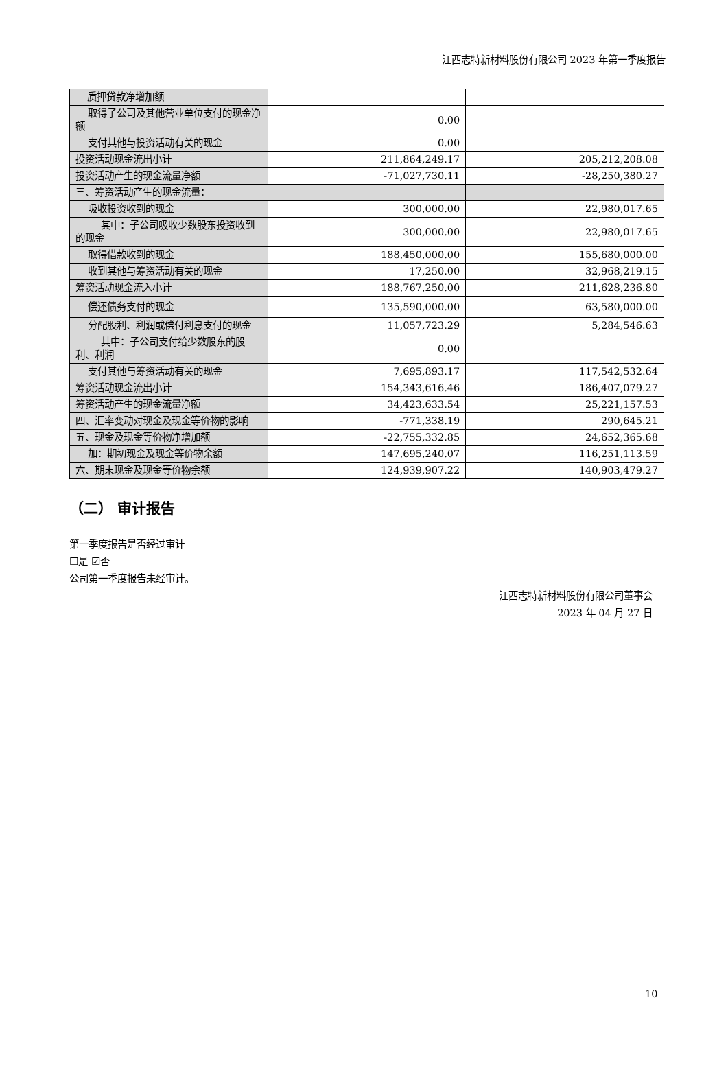江西志特新材料股份有限公司 2023 年第一季度报告
| 质押贷款净增加额 | | |
| 取得子公司及其他营业单位支付的现金净额 | 0.00 | |
| 支付其他与投资活动有关的现金 | 0.00 | |
| 投资活动现金流出小计 | 211,864,249.17 | 205,212,208.08 |
| 投资活动产生的现金流量净额 | -71,027,730.11 | -28,250,380.27 |
| 三、筹资活动产生的现金流量： | | |
| 吸收投资收到的现金 | 300,000.00 | 22,980,017.65 |
| 其中：子公司吸收少数股东投资收到的现金 | 300,000.00 | 22,980,017.65 |
| 取得借款收到的现金 | 188,450,000.00 | 155,680,000.00 |
| 收到其他与筹资活动有关的现金 | 17,250.00 | 32,968,219.15 |
| 筹资活动现金流入小计 | 188,767,250.00 | 211,628,236.80 |
| 偿还债务支付的现金 | 135,590,000.00 | 63,580,000.00 |
| 分配股利、利润或偿付利息支付的现金 | 11,057,723.29 | 5,284,546.63 |
| 其中：子公司支付给少数股东的股利、利润 | 0.00 | |
| 支付其他与筹资活动有关的现金 | 7,695,893.17 | 117,542,532.64 |
| 筹资活动现金流出小计 | 154,343,616.46 | 186,407,079.27 |
| 筹资活动产生的现金流量净额 | 34,423,633.54 | 25,221,157.53 |
| 四、汇率变动对现金及现金等价物的影响 | -771,338.19 | 290,645.21 |
| 五、现金及现金等价物净增加额 | -22,755,332.85 | 24,652,365.68 |
| 加：期初现金及现金等价物余额 | 147,695,240.07 | 116,251,113.59 |
| 六、期末现金及现金等价物余额 | 124,939,907.22 | 140,903,479.27 |
（二） 审计报告
第一季度报告是否经过审计
☐是 ☑否
公司第一季度报告未经审计。
江西志特新材料股份有限公司董事会
2023 年 04 月 27 日
10